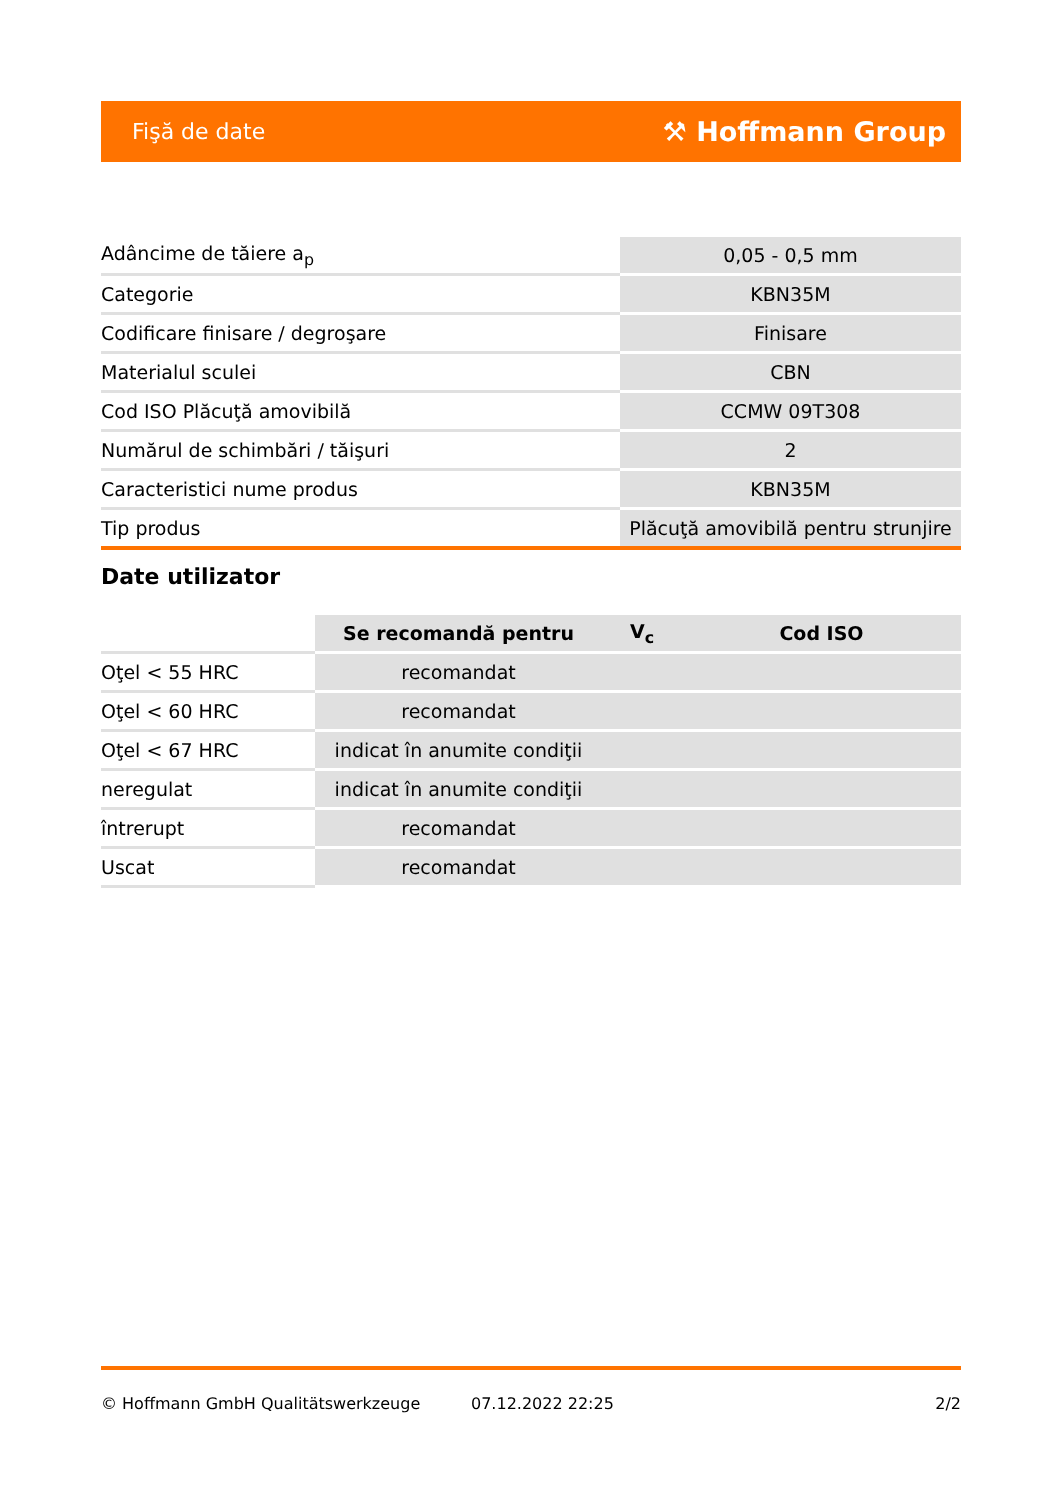Fişă de date ⚒ Hoffmann Group
| Adâncime de tăiere a<sub>p</sub> | 0,05 - 0,5 mm |
| Categorie | KBN35M |
| Codificare finisare / degroşare | Finisare |
| Materialul sculei | CBN |
| Cod ISO Plăcuţă amovibilă | CCMW 09T308 |
| Numărul de schimbări / tăişuri | 2 |
| Caracteristici nume produs | KBN35M |
| Tip produs | Plăcuţă amovibilă pentru strunjire |
Date utilizator
| | Se recomandă pentru | V<sub>c</sub> | Cod ISO |
| Oţel < 55 HRC | recomandat | | |
| Oţel < 60 HRC | recomandat | | |
| Oţel < 67 HRC | indicat în anumite condiţii | | |
| neregulat | indicat în anumite condiţii | | |
| întrerupt | recomandat | | |
| Uscat | recomandat | | |
© Hoffmann GmbH Qualitätswerkzeuge 07.12.2022 22:25 2/2